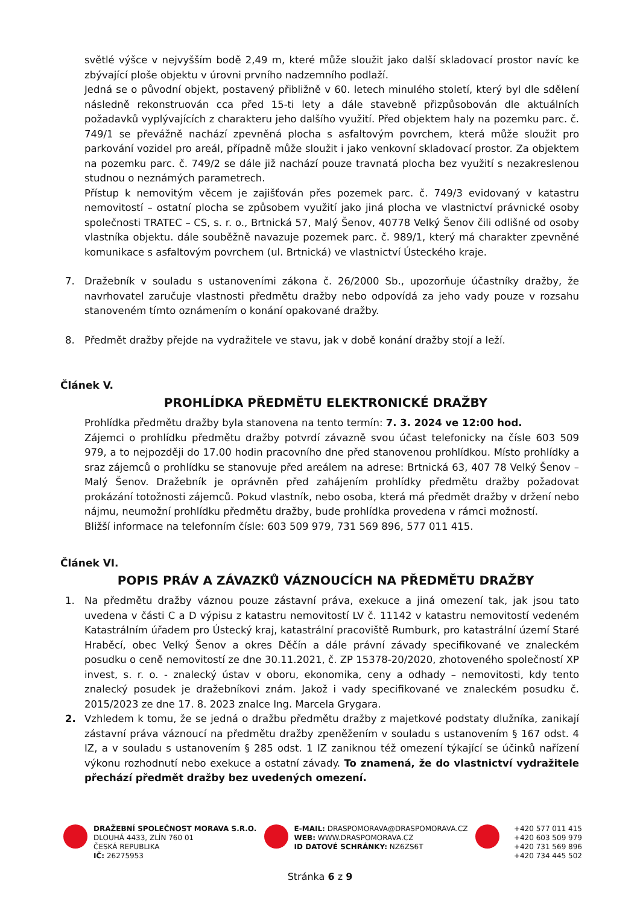světlé výšce v nejvyšším bodě 2,49 m, které může sloužit jako další skladovací prostor navíc ke zbývající ploše objektu v úrovni prvního nadzemního podlaží.
Jedná se o původní objekt, postavený přibližně v 60. letech minulého století, který byl dle sdělení následně rekonstruován cca před 15-ti lety a dále stavebně přizpůsobován dle aktuálních požadavků vyplývajících z charakteru jeho dalšího využití. Před objektem haly na pozemku parc. č. 749/1 se převážně nachází zpevněná plocha s asfaltovým povrchem, která může sloužit pro parkování vozidel pro areál, případně může sloužit i jako venkovní skladovací prostor. Za objektem na pozemku parc. č. 749/2 se dále již nachází pouze travnatá plocha bez využití s nezakreslenou studnou o neznámých parametrech.
Přístup k nemovitým věcem je zajišťován přes pozemek parc. č. 749/3 evidovaný v katastru nemovitostí – ostatní plocha se způsobem využití jako jiná plocha ve vlastnictví právnické osoby společnosti TRATEC – CS, s. r. o., Brtnická 57, Malý Šenov, 40778 Velký Šenov čili odlišné od osoby vlastníka objektu. dále souběžně navazuje pozemek parc. č. 989/1, který má charakter zpevněné komunikace s asfaltovým povrchem (ul. Brtnická) ve vlastnictví Ústeckého kraje.
7. Dražebník v souladu s ustanoveními zákona č. 26/2000 Sb., upozorňuje účastníky dražby, že navrhovatel zaručuje vlastnosti předmětu dražby nebo odpovídá za jeho vady pouze v rozsahu stanoveném tímto oznámením o konání opakované dražby.
8. Předmět dražby přejde na vydražitele ve stavu, jak v době konání dražby stojí a leží.
Článek V.
PROHLÍDKA PŘEDMĚTU ELEKTRONICKÉ DRAŽBY
Prohlídka předmětu dražby byla stanovena na tento termín: 7. 3. 2024 ve 12:00 hod.
Zájemci o prohlídku předmětu dražby potvrdí závazně svou účast telefonicky na čísle 603 509 979, a to nejpozději do 17.00 hodin pracovního dne před stanovenou prohlídkou. Místo prohlídky a sraz zájemců o prohlídku se stanovuje před areálem na adrese: Brtnická 63, 407 78 Velký Šenov – Malý Šenov. Dražebník je oprávněn před zahájením prohlídky předmětu dražby požadovat prokázání totožnosti zájemců. Pokud vlastník, nebo osoba, která má předmět dražby v držení nebo nájmu, neumožní prohlídku předmětu dražby, bude prohlídka provedena v rámci možností.
Bližší informace na telefonním čísle: 603 509 979, 731 569 896, 577 011 415.
Článek VI.
POPIS PRÁV A ZÁVAZKŮ VÁZNOUCÍCH NA PŘEDMĚTU DRAŽBY
1. Na předmětu dražby váznou pouze zástavní práva, exekuce a jiná omezení tak, jak jsou tato uvedena v části C a D výpisu z katastru nemovitostí LV č. 11142 v katastru nemovitostí vedeném Katastrálním úřadem pro Ústecký kraj, katastrální pracoviště Rumburk, pro katastrální území Staré Hraběcí, obec Velký Šenov a okres Děčín a dále právní závady specifikované ve znaleckém posudku o ceně nemovitostí ze dne 30.11.2021, č. ZP 15378-20/2020, zhotoveného společností XP invest, s. r. o. - znalecký ústav v oboru, ekonomika, ceny a odhady – nemovitosti, kdy tento znalecký posudek je dražebníkovi znám. Jakož i vady specifikované ve znaleckém posudku č. 2015/2023 ze dne 17. 8. 2023 znalce Ing. Marcela Grygara.
2. Vzhledem k tomu, že se jedná o dražbu předmětu dražby z majetkové podstaty dlužníka, zanikají zástavní práva váznoucí na předmětu dražby zpeněžením v souladu s ustanovením § 167 odst. 4 IZ, a v souladu s ustanovením § 285 odst. 1 IZ zaniknou též omezení týkající se účinků nařízení výkonu rozhodnutí nebo exekuce a ostatní závady. To znamená, že do vlastnictví vydražitele přechází předmět dražby bez uvedených omezení.
DRAŽEBNÍ SPOLEČNOST MORAVA S.R.O.
DLOUHÁ 4433, ZLÍN 760 01
ČESKÁ REPUBLIKA
IČ: 26275953
E-MAIL: DRASPOMORAVA@DRASPOMORAVA.CZ
WEB: WWW.DRASPOMORAVA.CZ
ID DATOVÉ SCHRÁNKY: NZ6ZS6T
+420 577 011 415
+420 603 509 979
+420 731 569 896
+420 734 445 502
Stránka 6 z 9